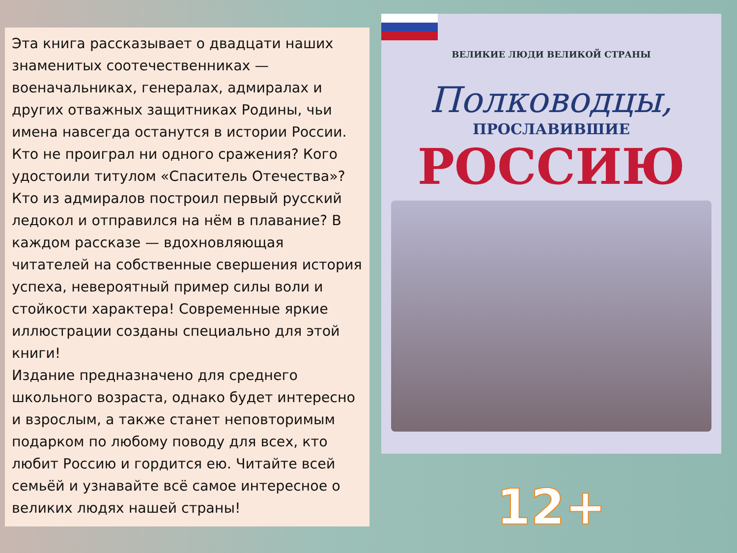Эта книга рассказывает о двадцати наших знаменитых соотечественниках — военачальниках, генералах, адмиралах и других отважных защитниках Родины, чьи имена навсегда останутся в истории России. Кто не проиграл ни одного сражения? Кого удостоили титулом «Спаситель Отечества»? Кто из адмиралов построил первый русский ледокол и отправился на нём в плавание? В каждом рассказе — вдохновляющая читателей на собственные свершения история успеха, невероятный пример силы воли и стойкости характера! Современные яркие иллюстрации созданы специально для этой книги!
Издание предназначено для среднего школьного возраста, однако будет интересно и взрослым, а также станет неповторимым подарком по любому поводу для всех, кто любит Россию и гордится ею. Читайте всей семьёй и узнавайте всё самое интересное о великих людях нашей страны!
ВЕЛИКИЕ ЛЮДИ ВЕЛИКОЙ СТРАНЫ
Полководцы,
ПРОСЛАВИВШИЕ
РОССИЮ
12+